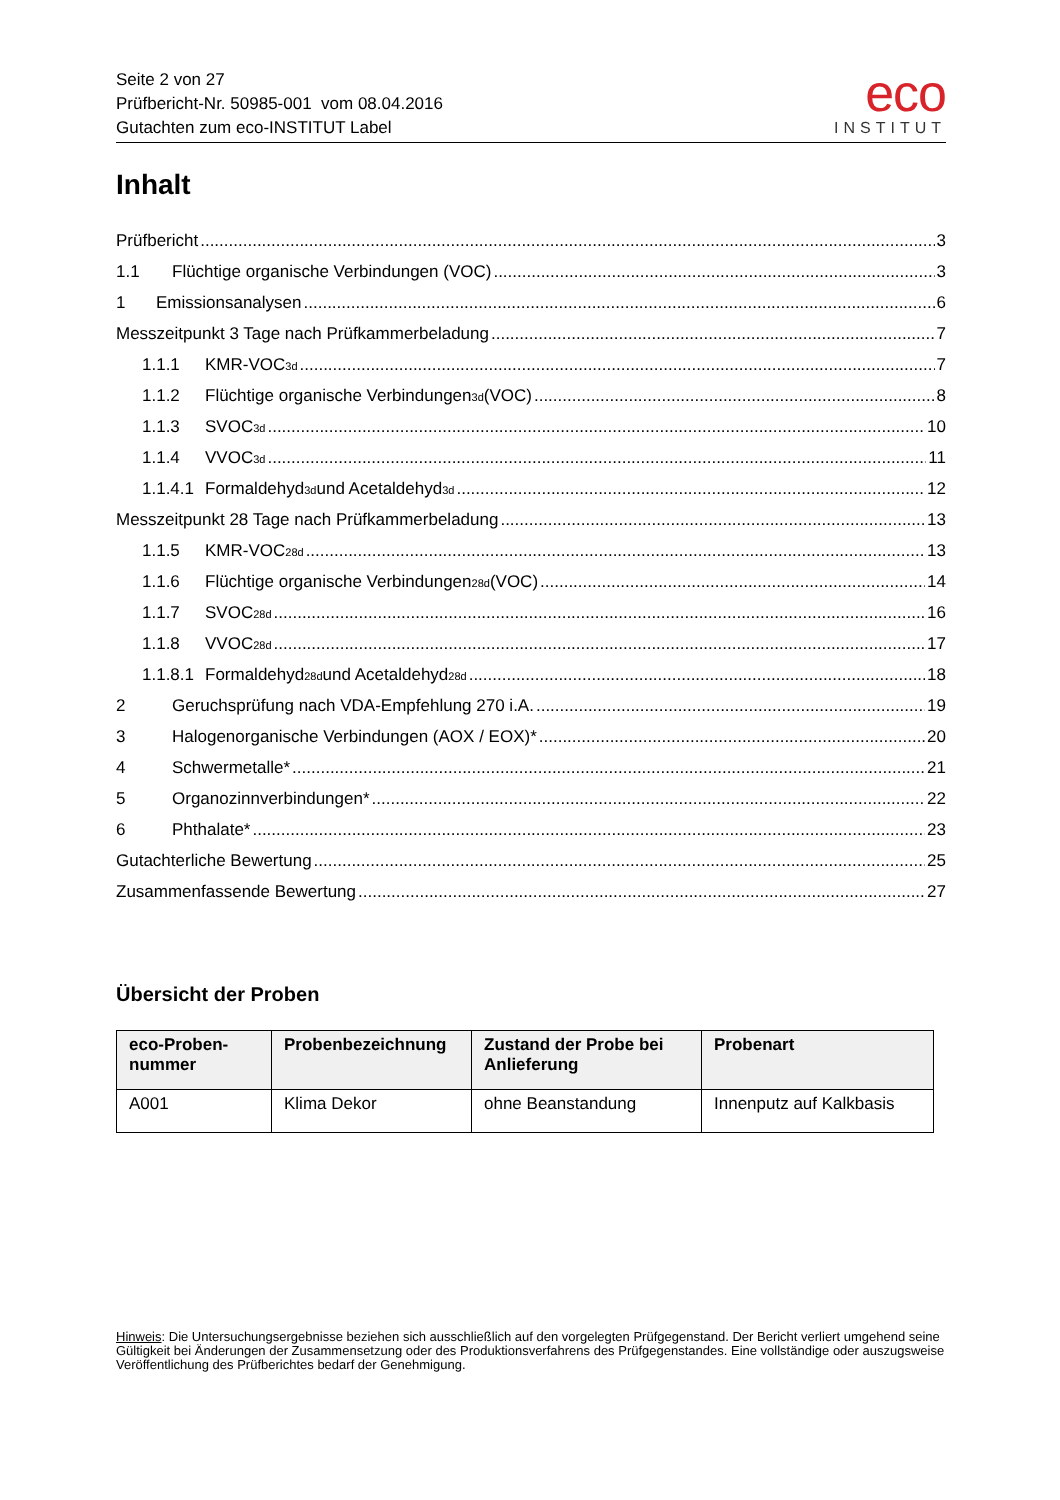Seite 2 von 27
Prüfbericht-Nr. 50985-001 vom 08.04.2016
Gutachten zum eco-INSTITUT Label
eco
INSTITUT
Inhalt
Prüfbericht 3
1.1 Flüchtige organische Verbindungen (VOC) 3
1 Emissionsanalysen 6
Messzeitpunkt 3 Tage nach Prüfkammerbeladung 7
1.1.1 KMR-VOC<sub>3d</sub> 7
1.1.2 Flüchtige organische Verbindungen<sub>3d</sub> (VOC) 8
1.1.3 SVOC<sub>3d</sub> 10
1.1.4 VVOC<sub>3d</sub> 11
1.1.4.1 Formaldehyd<sub>3d</sub> und Acetaldehyd<sub>3d</sub> 12
Messzeitpunkt 28 Tage nach Prüfkammerbeladung 13
1.1.5 KMR-VOC<sub>28d</sub> 13
1.1.6 Flüchtige organische Verbindungen<sub>28d</sub> (VOC) 14
1.1.7 SVOC<sub>28d</sub> 16
1.1.8 VVOC<sub>28d</sub> 17
1.1.8.1 Formaldehyd<sub>28d</sub> und Acetaldehyd<sub>28d</sub> 18
2 Geruchsprüfung nach VDA-Empfehlung 270 i.A. 19
3 Halogenorganische Verbindungen (AOX / EOX)* 20
4 Schwermetalle* 21
5 Organozinnverbindungen* 22
6 Phthalate* 23
Gutachterliche Bewertung 25
Zusammenfassende Bewertung 27
Übersicht der Proben
| eco-Proben- nummer | Probenbezeichnung | Zustand der Probe bei Anlieferung | Probenart |
| --- | --- | --- | --- |
| A001 | Klima Dekor | ohne Beanstandung | Innenputz auf Kalkbasis |
Hinweis: Die Untersuchungsergebnisse beziehen sich ausschließlich auf den vorgelegten Prüfgegenstand. Der Bericht verliert umgehend seine Gültigkeit bei Änderungen der Zusammensetzung oder des Produktionsverfahrens des Prüfgegenstandes. Eine vollständige oder auszugsweise Veröffentlichung des Prüfberichtes bedarf der Genehmigung.